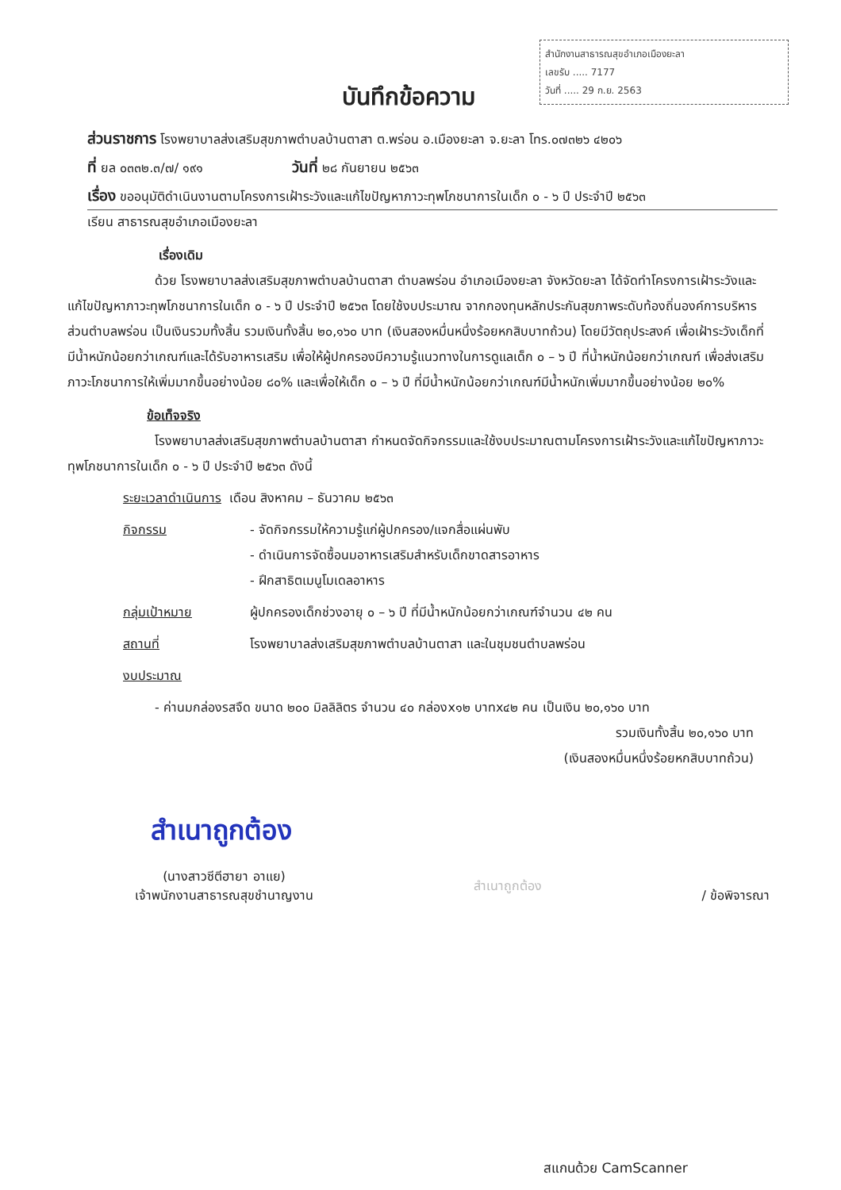สำนักงานสาธารณสุขอำเภอเมืองยะลา
เลขรับ ..... 7177
วันที่ ..... 29 ก.ย. 2563
บันทึกข้อความ
ส่วนราชการ โรงพยาบาลส่งเสริมสุขภาพตำบลบ้านตาสา ต.พร่อน อ.เมืองยะลา จ.ยะลา โทร.๐๗๓๒๖ ๔๒๐๖
ที่ ยล ๐๓๓๒.๓/๗/ ๑๙๑ วันที่ ๒๘ กันยายน ๒๕๖๓
เรื่อง ขออนุมัติดำเนินงานตามโครงการเฝ้าระวังและแก้ไขปัญหาภาวะทุพโภชนาการในเด็ก ๐ - ๖ ปี ประจำปี ๒๕๖๓
เรียน สาธารณสุขอำเภอเมืองยะลา
เรื่องเดิม
ด้วย โรงพยาบาลส่งเสริมสุขภาพตำบลบ้านตาสา ตำบลพร่อน อำเภอเมืองยะลา จังหวัดยะลา ได้จัดทำโครงการเฝ้าระวังและแก้ไขปัญหาภาวะทุพโภชนาการในเด็ก ๐ - ๖ ปี ประจำปี ๒๕๖๓ โดยใช้งบประมาณ จากกองทุนหลักประกันสุขภาพระดับท้องถิ่นองค์การบริหารส่วนตำบลพร่อน เป็นเงินรวมทั้งสิ้น รวมเงินทั้งสิ้น ๒๐,๑๖๐ บาท (เงินสองหมื่นหนึ่งร้อยหกสิบบาทถ้วน) โดยมีวัตถุประสงค์ เพื่อเฝ้าระวังเด็กที่มีน้ำหนักน้อยกว่าเกณฑ์และได้รับอาหารเสริม เพื่อให้ผู้ปกครองมีความรู้แนวทางในการดูแลเด็ก ๐ – ๖ ปี ที่น้ำหนักน้อยกว่าเกณฑ์ เพื่อส่งเสริมภาวะโภชนาการให้เพิ่มมากขึ้นอย่างน้อย ๘๐% และเพื่อให้เด็ก ๐ – ๖ ปี ที่มีน้ำหนักน้อยกว่าเกณฑ์มีน้ำหนักเพิ่มมากขึ้นอย่างน้อย ๒๐%
ข้อเท็จจริง
โรงพยาบาลส่งเสริมสุขภาพตำบลบ้านตาสา กำหนดจัดกิจกรรมและใช้งบประมาณตามโครงการเฝ้าระวังและแก้ไขปัญหาภาวะทุพโภชนาการในเด็ก ๐ - ๖ ปี ประจำปี ๒๕๖๓ ดังนี้
ระยะเวลาดำเนินการ เดือน สิงหาคม – ธันวาคม ๒๕๖๓
กิจกรรม - จัดกิจกรรมให้ความรู้แก่ผู้ปกครอง/แจกสื่อแผ่นพับ
- ดำเนินการจัดซื้อนมอาหารเสริมสำหรับเด็กขาดสารอาหาร
- ฝึกสาธิตเมนูโมเดลอาหาร
กลุ่มเป้าหมาย ผู้ปกครองเด็กช่วงอายุ ๐ – ๖ ปี ที่มีน้ำหนักน้อยกว่าเกณฑ์จำนวน ๔๒ คน
สถานที่ โรงพยาบาลส่งเสริมสุขภาพตำบลบ้านตาสา และในชุมชนตำบลพร่อน
งบประมาณ
- ค่านมกล่องรสจืด ขนาด ๒๐๐ มิลลิลิตร จำนวน ๔๐ กล่องx๑๒ บาทx๔๒ คน เป็นเงิน ๒๐,๑๖๐ บาท
รวมเงินทั้งสิ้น ๒๐,๑๖๐ บาท
(เงินสองหมื่นหนึ่งร้อยหกสิบบาทถ้วน)
สำเนาถูกต้อง
(นางสาวซีตีฮายา อาแย)
เจ้าพนักงานสาธารณสุขชำนาญงาน
สำเนาถูกต้อง / ข้อพิจารณา
สแกนด้วย CamScanner